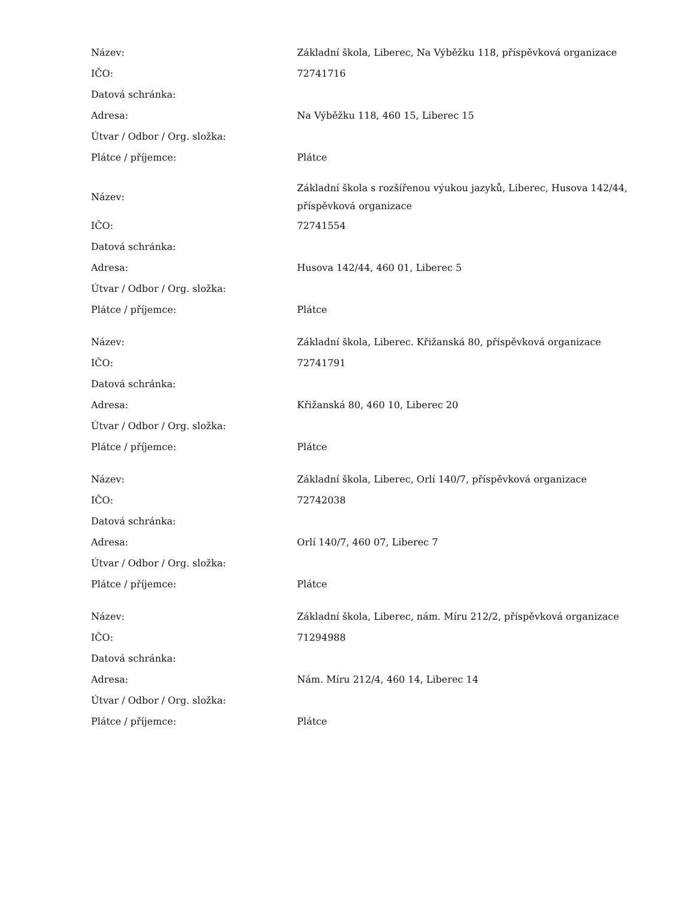| Název: | Základní škola, Liberec, Na Výběžku 118, příspěvková organizace |
| IČO: | 72741716 |
| Datová schránka: | |
| Adresa: | Na Výběžku 118, 460 15, Liberec 15 |
| Útvar / Odbor / Org. složka: | |
| Plátce / příjemce: | Plátce |
| Název: | Základní škola s rozšířenou výukou jazyků, Liberec, Husova 142/44, příspěvková organizace |
| IČO: | 72741554 |
| Datová schránka: | |
| Adresa: | Husova 142/44, 460 01, Liberec 5 |
| Útvar / Odbor / Org. složka: | |
| Plátce / příjemce: | Plátce |
| Název: | Základní škola, Liberec. Křižanská 80, příspěvková organizace |
| IČO: | 72741791 |
| Datová schránka: | |
| Adresa: | Křižanská 80, 460 10, Liberec 20 |
| Útvar / Odbor / Org. složka: | |
| Plátce / příjemce: | Plátce |
| Název: | Základní škola, Liberec, Orlí 140/7, příspěvková organizace |
| IČO: | 72742038 |
| Datová schránka: | |
| Adresa: | Orlí 140/7, 460 07, Liberec 7 |
| Útvar / Odbor / Org. složka: | |
| Plátce / příjemce: | Plátce |
| Název: | Základní škola, Liberec, nám. Míru 212/2, příspěvková organizace |
| IČO: | 71294988 |
| Datová schránka: | |
| Adresa: | Nám. Míru 212/4, 460 14, Liberec 14 |
| Útvar / Odbor / Org. složka: | |
| Plátce / příjemce: | Plátce |